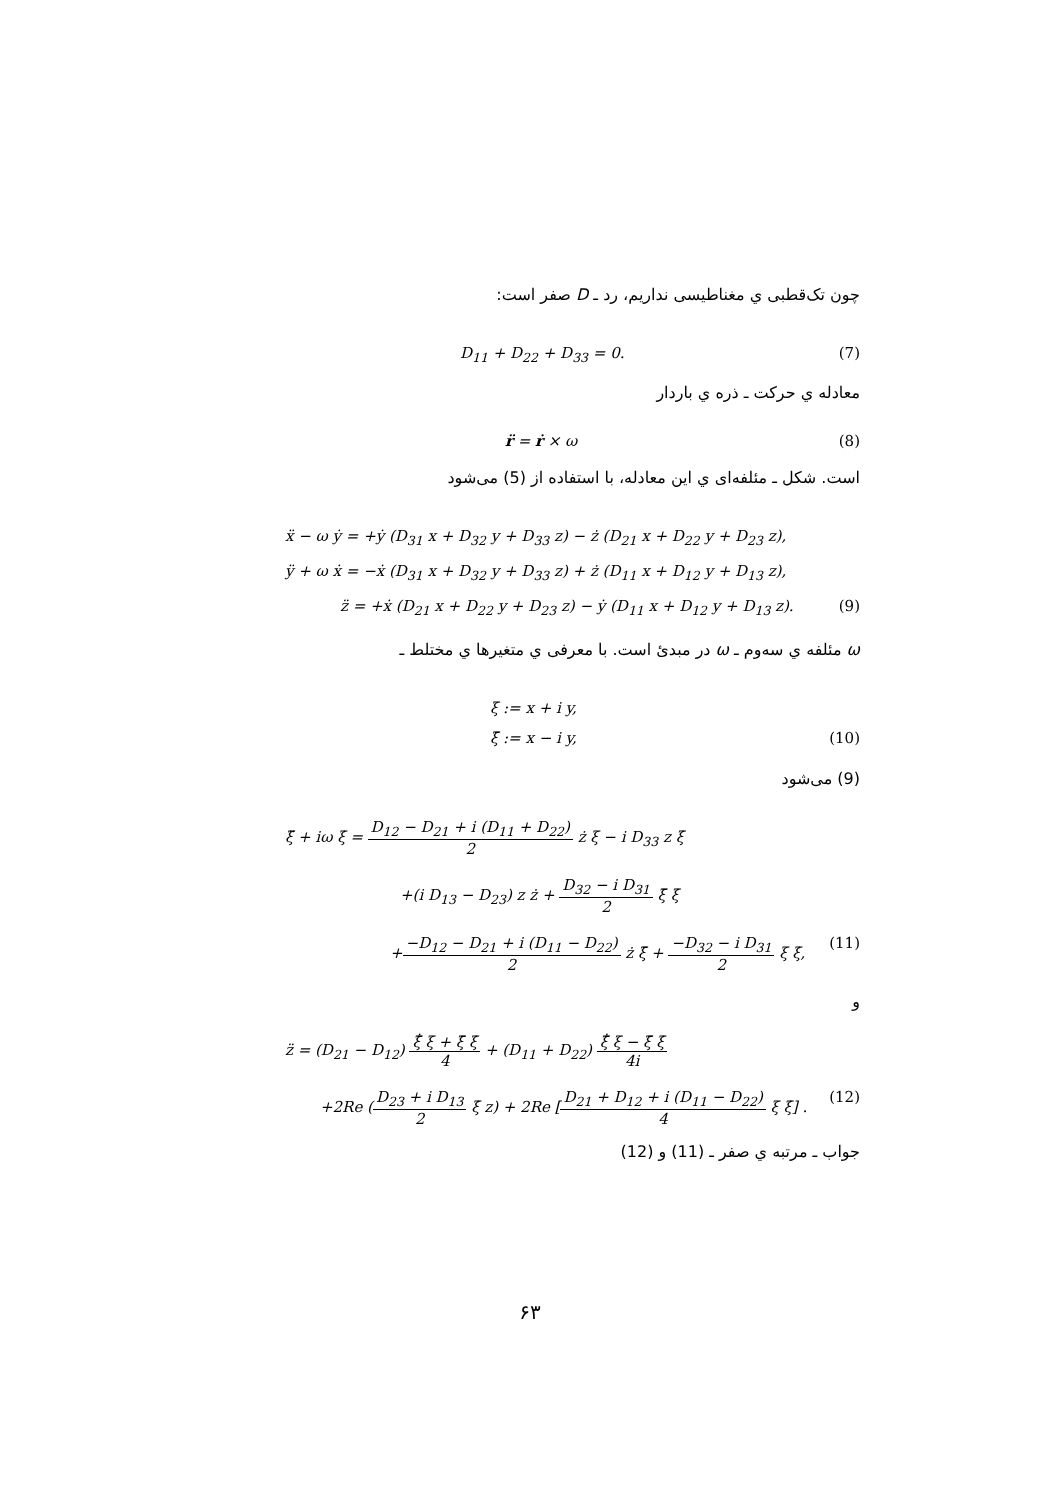چون تک‌قطبی ي مغناطیسی نداریم، رد ـ D صفر است:
D<sub>11</sub> + D<sub>22</sub> + D<sub>33</sub> = 0. (7)
معادله ي حرکت ـ ذره ي باردار
r̈ = ṙ × ω (8)
است. شکل ـ مئلفه‌ای ي این معادله، با استفاده از (5) می‌شود
ẍ − ω ẏ = +ẏ (D<sub>31</sub> x + D<sub>32</sub> y + D<sub>33</sub> z) − ż (D<sub>21</sub> x + D<sub>22</sub> y + D<sub>23</sub> z),
ÿ + ω ẋ = −ẋ (D<sub>31</sub> x + D<sub>32</sub> y + D<sub>33</sub> z) + ż (D<sub>11</sub> x + D<sub>12</sub> y + D<sub>13</sub> z),
z̈ = +ẋ (D<sub>21</sub> x + D<sub>22</sub> y + D<sub>23</sub> z) − ẏ (D<sub>11</sub> x + D<sub>12</sub> y + D<sub>13</sub> z). (9)
ω مئلفه ي سه‌وم ـ ω در مبدئ است. با معرفی ي متغیرها ي مختلط ـ
ξ := x + i y,
ξ̄ := x − i y, (10)
(9) می‌شود
ξ̈ + iω ξ̇ = D<sub>12</sub> − D<sub>21</sub> + i (D<sub>11</sub> + D<sub>22</sub>) 2 ż ξ − i D<sub>33</sub> z ξ̇
+(i D<sub>13</sub> − D<sub>23</sub>) z ż + D<sub>32</sub> − i D<sub>31</sub> 2 ξ̄ ξ̇
+−D<sub>12</sub> − D<sub>21</sub> + i (D<sub>11</sub> − D<sub>22</sub>) 2 ż ξ̄ + −D<sub>32</sub> − i D<sub>31</sub> 2 ξ ξ̇, (11)
و
z̈ = (D<sub>21</sub> − D<sub>12</sub>) ξ̄̇ ξ + ξ̄ ξ̇ 4 + (D<sub>11</sub> + D<sub>22</sub>) ξ̄̇ ξ − ξ̄ ξ̇ 4i
+2Re (D<sub>23</sub> + i D<sub>13</sub> 2 ξ̇ z) + 2Re [D<sub>21</sub> + D<sub>12</sub> + i (D<sub>11</sub> − D<sub>22</sub>) 4 ξ ξ̇] . (12)
جواب ـ مرتبه ي صفر ـ (11) و (12)
۶۳